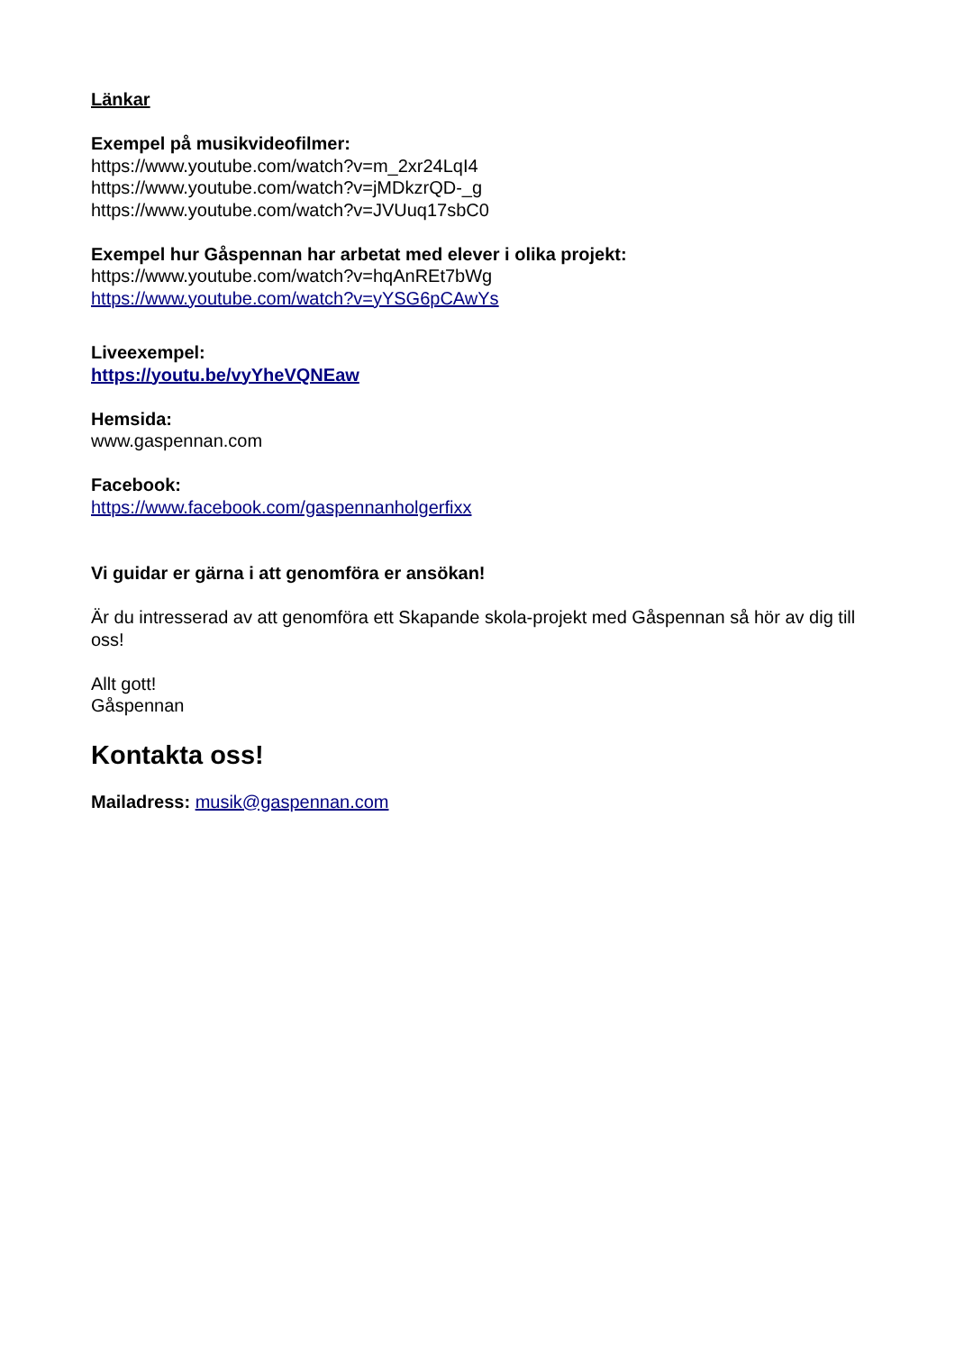Länkar
Exempel på musikvideofilmer:
https://www.youtube.com/watch?v=m_2xr24LqI4
https://www.youtube.com/watch?v=jMDkzrQD-_g
https://www.youtube.com/watch?v=JVUuq17sbC0
Exempel hur Gåspennan har arbetat med elever i olika projekt:
https://www.youtube.com/watch?v=hqAnREt7bWg
https://www.youtube.com/watch?v=yYSG6pCAwYs
Liveexempel:
https://youtu.be/vyYheVQNEaw
Hemsida:
www.gaspennan.com
Facebook:
https://www.facebook.com/gaspennanholgerfixx
Vi guidar er gärna i att genomföra er ansökan!
Är du intresserad av att genomföra ett Skapande skola-projekt med Gåspennan så hör av dig till oss!
Allt gott!
Gåspennan
Kontakta oss!
Mailadress: musik@gaspennan.com